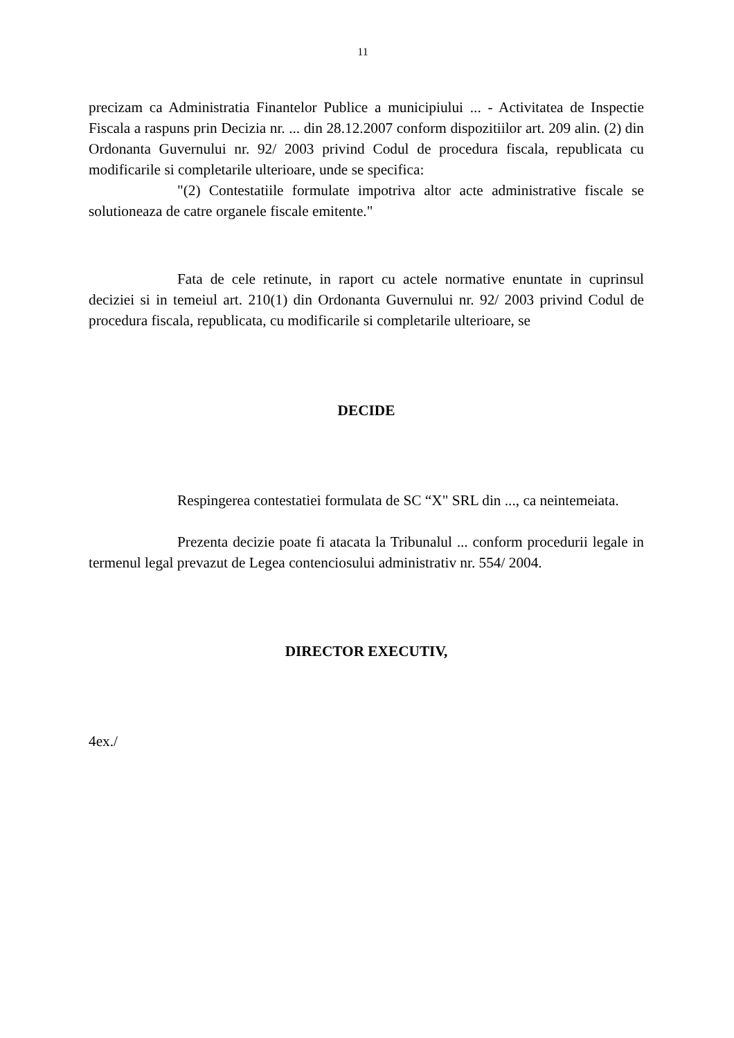11
precizam ca Administratia Finantelor Publice a municipiului ... - Activitatea de Inspectie Fiscala a raspuns prin Decizia nr. ... din 28.12.2007 conform dispozitiilor art. 209 alin. (2) din Ordonanta Guvernului nr. 92/ 2003 privind Codul de procedura fiscala, republicata cu modificarile si completarile ulterioare, unde se specifica:
"(2) Contestatiile formulate impotriva altor acte administrative fiscale se solutioneaza de catre organele fiscale emitente."
Fata de cele retinute, in raport cu actele normative enuntate in cuprinsul deciziei si in temeiul art. 210(1) din Ordonanta Guvernului nr. 92/ 2003 privind Codul de procedura fiscala, republicata, cu modificarile si completarile ulterioare, se
DECIDE
Respingerea contestatiei formulata de SC “X" SRL din ..., ca neintemeiata.
Prezenta decizie poate fi atacata la Tribunalul ... conform procedurii legale in termenul legal prevazut de Legea contenciosului administrativ nr. 554/ 2004.
DIRECTOR EXECUTIV,
4ex./